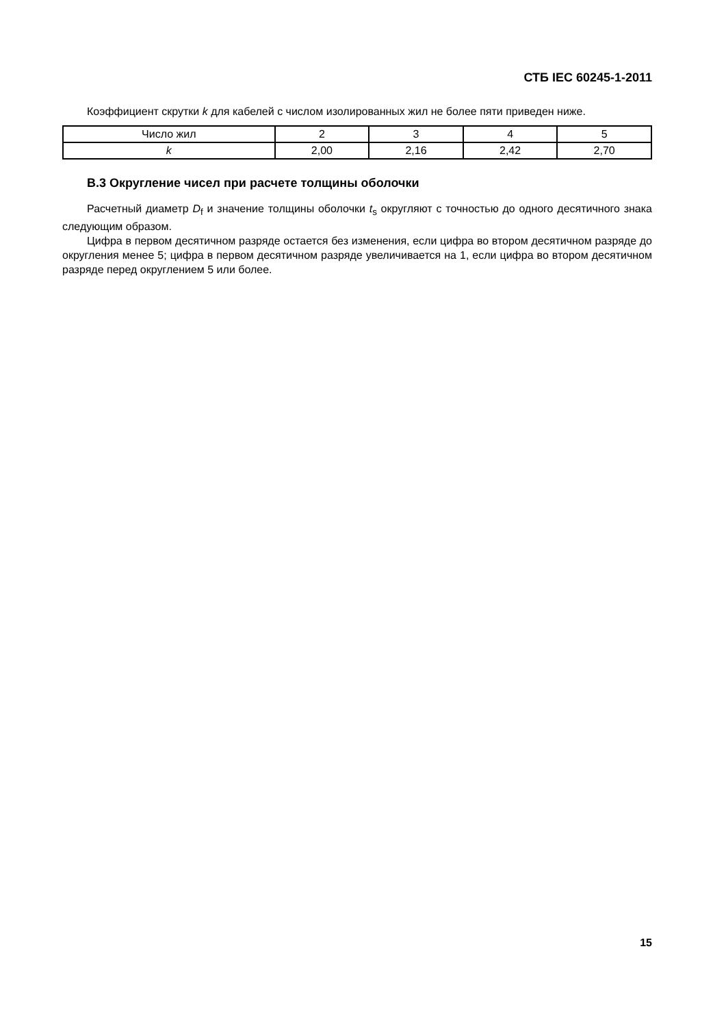СТБ IEC 60245-1-2011
Коэффициент скрутки k для кабелей с числом изолированных жил не более пяти приведен ниже.
| Число жил | 2 | 3 | 4 | 5 |
| k | 2,00 | 2,16 | 2,42 | 2,70 |
В.3 Округление чисел при расчете толщины оболочки
Расчетный диаметр D<sub>f</sub> и значение толщины оболочки t<sub>s</sub> округляют с точностью до одного десятичного знака следующим образом.
Цифра в первом десятичном разряде остается без изменения, если цифра во втором десятичном разряде до округления менее 5; цифра в первом десятичном разряде увеличивается на 1, если цифра во втором десятичном разряде перед округлением 5 или более.
15